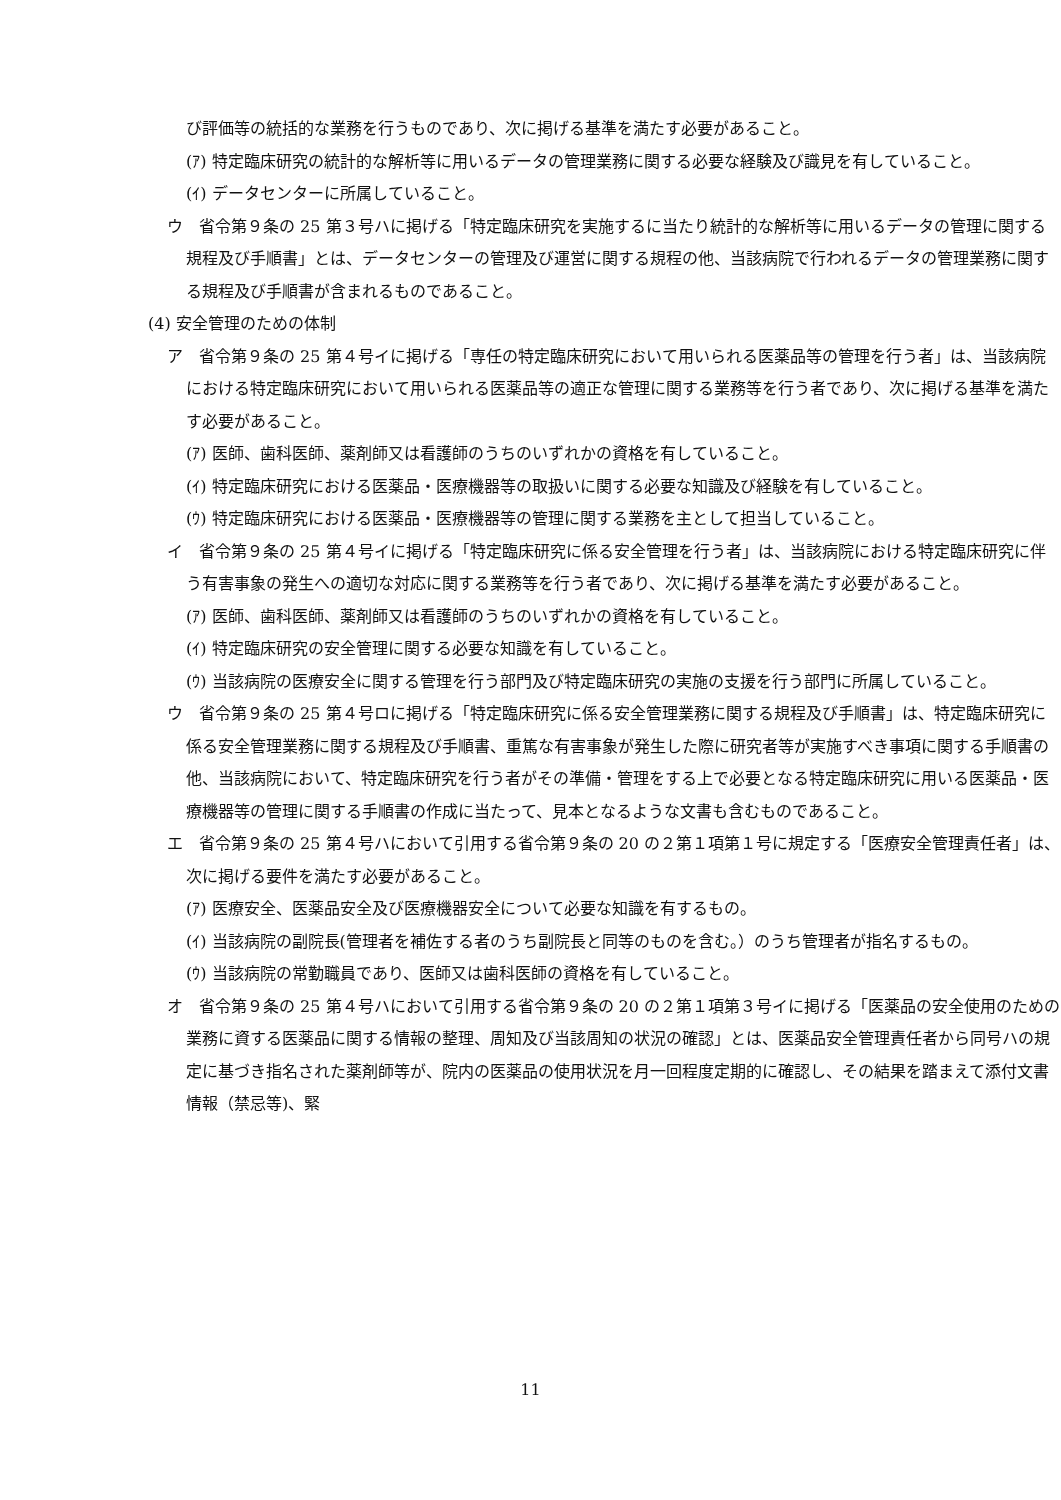び評価等の統括的な業務を行うものであり、次に掲げる基準を満たす必要があること。
(ｱ) 特定臨床研究の統計的な解析等に用いるデータの管理業務に関する必要な経験及び識見を有していること。
(ｲ) データセンターに所属していること。
ウ　省令第９条の 25 第３号ハに掲げる「特定臨床研究を実施するに当たり統計的な解析等に用いるデータの管理に関する規程及び手順書」とは、データセンターの管理及び運営に関する規程の他、当該病院で行われるデータの管理業務に関する規程及び手順書が含まれるものであること。
(4) 安全管理のための体制
ア　省令第９条の 25 第４号イに掲げる「専任の特定臨床研究において用いられる医薬品等の管理を行う者」は、当該病院における特定臨床研究において用いられる医薬品等の適正な管理に関する業務等を行う者であり、次に掲げる基準を満たす必要があること。
(ｱ) 医師、歯科医師、薬剤師又は看護師のうちのいずれかの資格を有していること。
(ｲ) 特定臨床研究における医薬品・医療機器等の取扱いに関する必要な知識及び経験を有していること。
(ｳ) 特定臨床研究における医薬品・医療機器等の管理に関する業務を主として担当していること。
イ　省令第９条の 25 第４号イに掲げる「特定臨床研究に係る安全管理を行う者」は、当該病院における特定臨床研究に伴う有害事象の発生への適切な対応に関する業務等を行う者であり、次に掲げる基準を満たす必要があること。
(ｱ) 医師、歯科医師、薬剤師又は看護師のうちのいずれかの資格を有していること。
(ｲ) 特定臨床研究の安全管理に関する必要な知識を有していること。
(ｳ) 当該病院の医療安全に関する管理を行う部門及び特定臨床研究の実施の支援を行う部門に所属していること。
ウ　省令第９条の 25 第４号ロに掲げる「特定臨床研究に係る安全管理業務に関する規程及び手順書」は、特定臨床研究に係る安全管理業務に関する規程及び手順書、重篤な有害事象が発生した際に研究者等が実施すべき事項に関する手順書の他、当該病院において、特定臨床研究を行う者がその準備・管理をする上で必要となる特定臨床研究に用いる医薬品・医療機器等の管理に関する手順書の作成に当たって、見本となるような文書も含むものであること。
エ　省令第９条の 25 第４号ハにおいて引用する省令第９条の 20 の２第１項第１号に規定する「医療安全管理責任者」は、次に掲げる要件を満たす必要があること。
(ｱ) 医療安全、医薬品安全及び医療機器安全について必要な知識を有するもの。
(ｲ) 当該病院の副院長(管理者を補佐する者のうち副院長と同等のものを含む。）のうち管理者が指名するもの。
(ｳ) 当該病院の常勤職員であり、医師又は歯科医師の資格を有していること。
オ　省令第９条の 25 第４号ハにおいて引用する省令第９条の 20 の２第１項第３号イに掲げる「医薬品の安全使用のための業務に資する医薬品に関する情報の整理、周知及び当該周知の状況の確認」とは、医薬品安全管理責任者から同号ハの規定に基づき指名された薬剤師等が、院内の医薬品の使用状況を月一回程度定期的に確認し、その結果を踏まえて添付文書情報（禁忌等)、緊
11